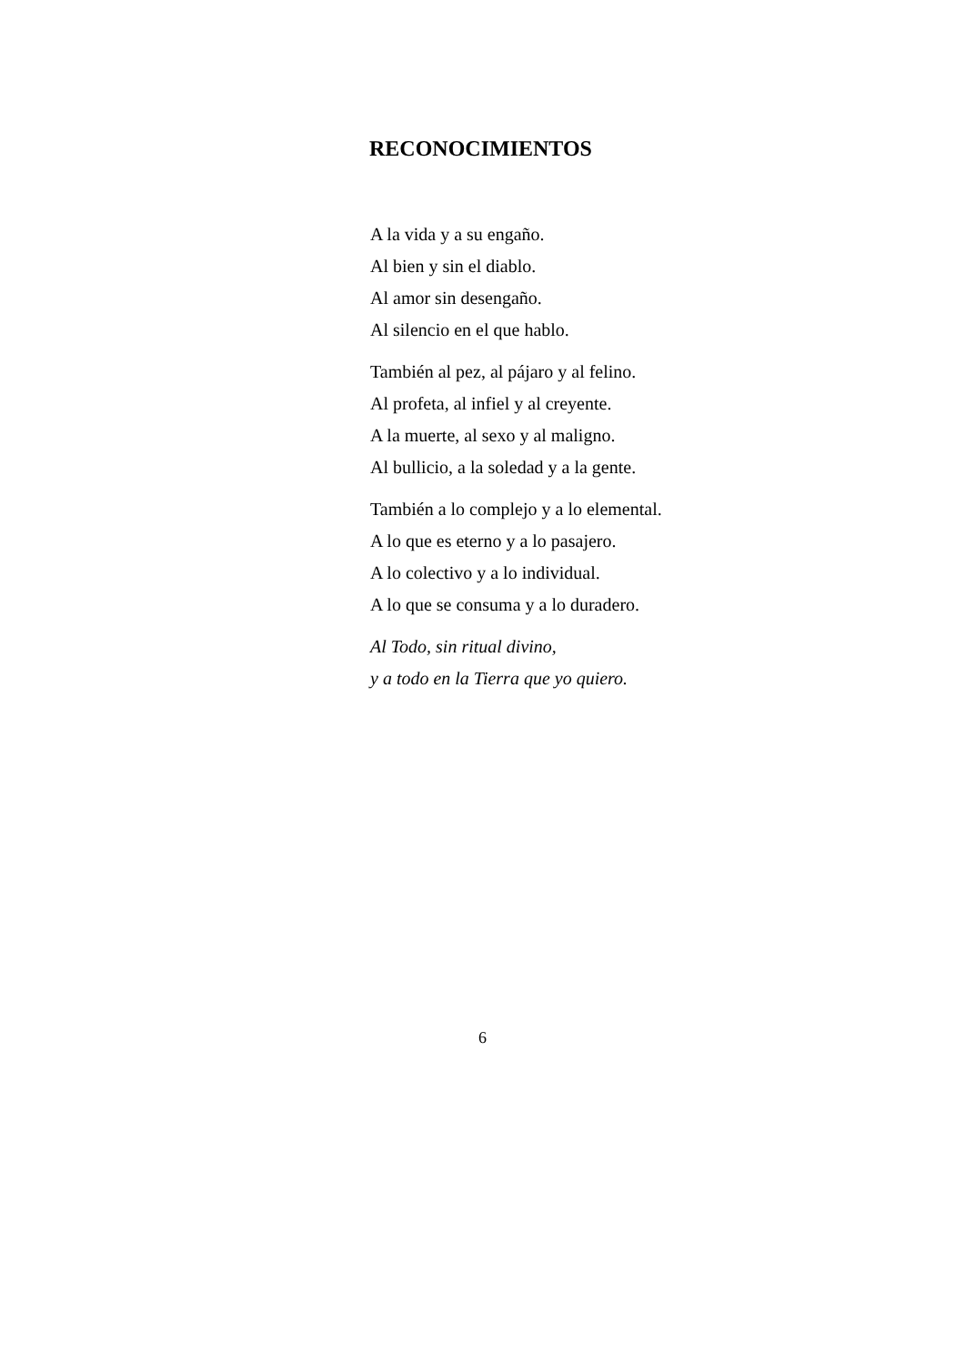RECONOCIMIENTOS
A la vida y a su engaño.
Al bien y sin el diablo.
Al amor sin desengaño.
Al silencio en el que hablo.
También al pez, al pájaro y al felino.
Al profeta, al infiel y al creyente.
A la muerte, al sexo y al maligno.
Al bullicio, a la soledad y a la gente.
También a lo complejo y a lo elemental.
A lo que es eterno y a lo pasajero.
A lo colectivo y a lo individual.
A lo que se consuma y a lo duradero.
Al Todo, sin ritual divino,
y a todo en la Tierra que yo quiero.
6